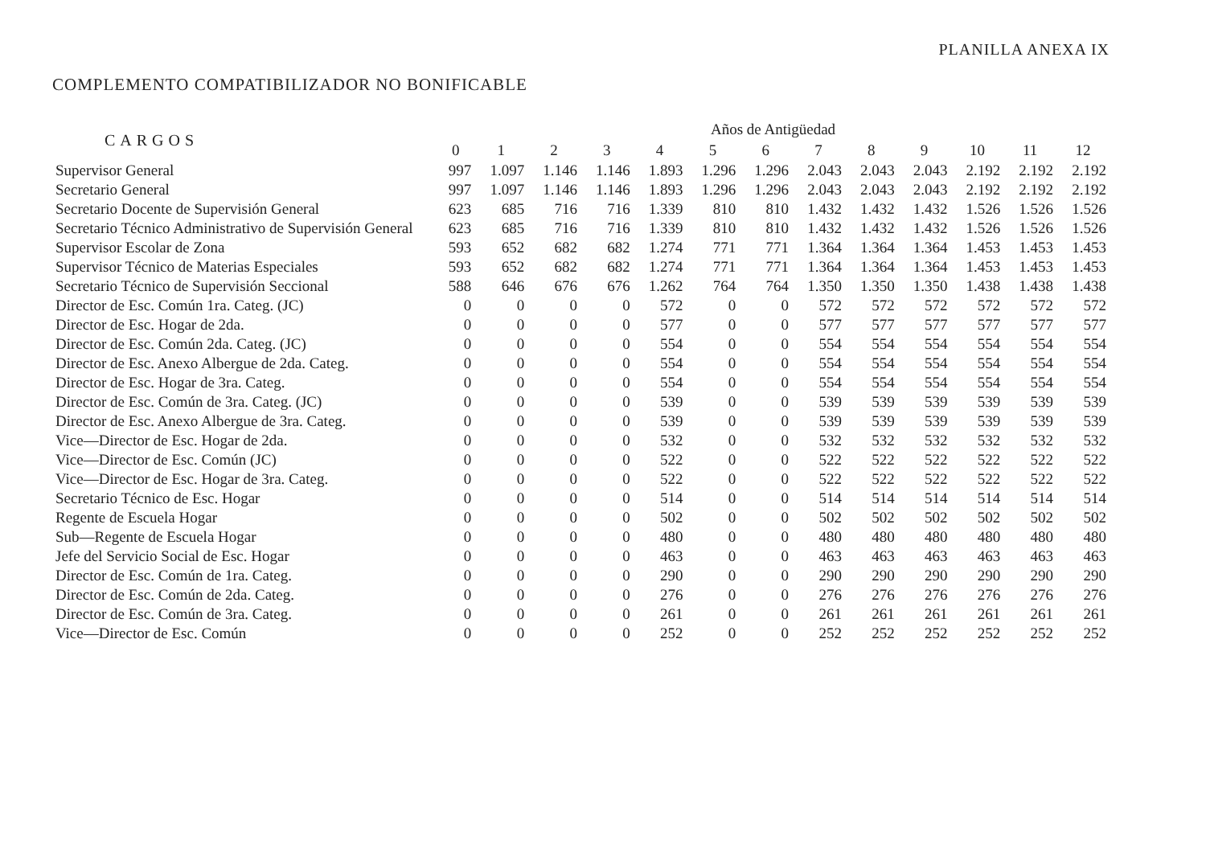PLANILLA ANEXA IX
COMPLEMENTO COMPATIBILIZADOR NO BONIFICABLE
| CARGOS | Años de Antigüedad | | | | | | | | | | | | |
| --- | --- | --- | --- | --- | --- | --- | --- | --- | --- | --- | --- | --- | --- |
| | 0 | 1 | 2 | 3 | 4 | 5 | 6 | 7 | 8 | 9 | 10 | 11 | 12 |
| Supervisor General | 997 | 1.097 | 1.146 | 1.146 | 1.893 | 1.296 | 1.296 | 2.043 | 2.043 | 2.043 | 2.192 | 2.192 | 2.192 |
| Secretario General | 997 | 1.097 | 1.146 | 1.146 | 1.893 | 1.296 | 1.296 | 2.043 | 2.043 | 2.043 | 2.192 | 2.192 | 2.192 |
| Secretario Docente de Supervisión General | 623 | 685 | 716 | 716 | 1.339 | 810 | 810 | 1.432 | 1.432 | 1.432 | 1.526 | 1.526 | 1.526 |
| Secretario Técnico Administrativo de Supervisión General | 623 | 685 | 716 | 716 | 1.339 | 810 | 810 | 1.432 | 1.432 | 1.432 | 1.526 | 1.526 | 1.526 |
| Supervisor Escolar de Zona | 593 | 652 | 682 | 682 | 1.274 | 771 | 771 | 1.364 | 1.364 | 1.364 | 1.453 | 1.453 | 1.453 |
| Supervisor Técnico de Materias Especiales | 593 | 652 | 682 | 682 | 1.274 | 771 | 771 | 1.364 | 1.364 | 1.364 | 1.453 | 1.453 | 1.453 |
| Secretario Técnico de Supervisión Seccional | 588 | 646 | 676 | 676 | 1.262 | 764 | 764 | 1.350 | 1.350 | 1.350 | 1.438 | 1.438 | 1.438 |
| Director de Esc. Común 1ra. Categ. (JC) | 0 | 0 | 0 | 0 | 572 | 0 | 0 | 572 | 572 | 572 | 572 | 572 | 572 |
| Director de Esc. Hogar de 2da. | 0 | 0 | 0 | 0 | 577 | 0 | 0 | 577 | 577 | 577 | 577 | 577 | 577 |
| Director de Esc. Común 2da. Categ. (JC) | 0 | 0 | 0 | 0 | 554 | 0 | 0 | 554 | 554 | 554 | 554 | 554 | 554 |
| Director de Esc. Anexo Albergue de 2da. Categ. | 0 | 0 | 0 | 0 | 554 | 0 | 0 | 554 | 554 | 554 | 554 | 554 | 554 |
| Director de Esc. Hogar de 3ra. Categ. | 0 | 0 | 0 | 0 | 554 | 0 | 0 | 554 | 554 | 554 | 554 | 554 | 554 |
| Director de Esc. Común de 3ra. Categ. (JC) | 0 | 0 | 0 | 0 | 539 | 0 | 0 | 539 | 539 | 539 | 539 | 539 | 539 |
| Director de Esc. Anexo Albergue de 3ra. Categ. | 0 | 0 | 0 | 0 | 539 | 0 | 0 | 539 | 539 | 539 | 539 | 539 | 539 |
| Vice—Director de Esc. Hogar de 2da. | 0 | 0 | 0 | 0 | 532 | 0 | 0 | 532 | 532 | 532 | 532 | 532 | 532 |
| Vice—Director de Esc. Común (JC) | 0 | 0 | 0 | 0 | 522 | 0 | 0 | 522 | 522 | 522 | 522 | 522 | 522 |
| Vice—Director de Esc. Hogar de 3ra. Categ. | 0 | 0 | 0 | 0 | 522 | 0 | 0 | 522 | 522 | 522 | 522 | 522 | 522 |
| Secretario Técnico de Esc. Hogar | 0 | 0 | 0 | 0 | 514 | 0 | 0 | 514 | 514 | 514 | 514 | 514 | 514 |
| Regente de Escuela Hogar | 0 | 0 | 0 | 0 | 502 | 0 | 0 | 502 | 502 | 502 | 502 | 502 | 502 |
| Sub—Regente de Escuela Hogar | 0 | 0 | 0 | 0 | 480 | 0 | 0 | 480 | 480 | 480 | 480 | 480 | 480 |
| Jefe del Servicio Social de Esc. Hogar | 0 | 0 | 0 | 0 | 463 | 0 | 0 | 463 | 463 | 463 | 463 | 463 | 463 |
| Director de Esc. Común de 1ra. Categ. | 0 | 0 | 0 | 0 | 290 | 0 | 0 | 290 | 290 | 290 | 290 | 290 | 290 |
| Director de Esc. Común de 2da. Categ. | 0 | 0 | 0 | 0 | 276 | 0 | 0 | 276 | 276 | 276 | 276 | 276 | 276 |
| Director de Esc. Común de 3ra. Categ. | 0 | 0 | 0 | 0 | 261 | 0 | 0 | 261 | 261 | 261 | 261 | 261 | 261 |
| Vice—Director de Esc. Común | 0 | 0 | 0 | 0 | 252 | 0 | 0 | 252 | 252 | 252 | 252 | 252 | 252 |